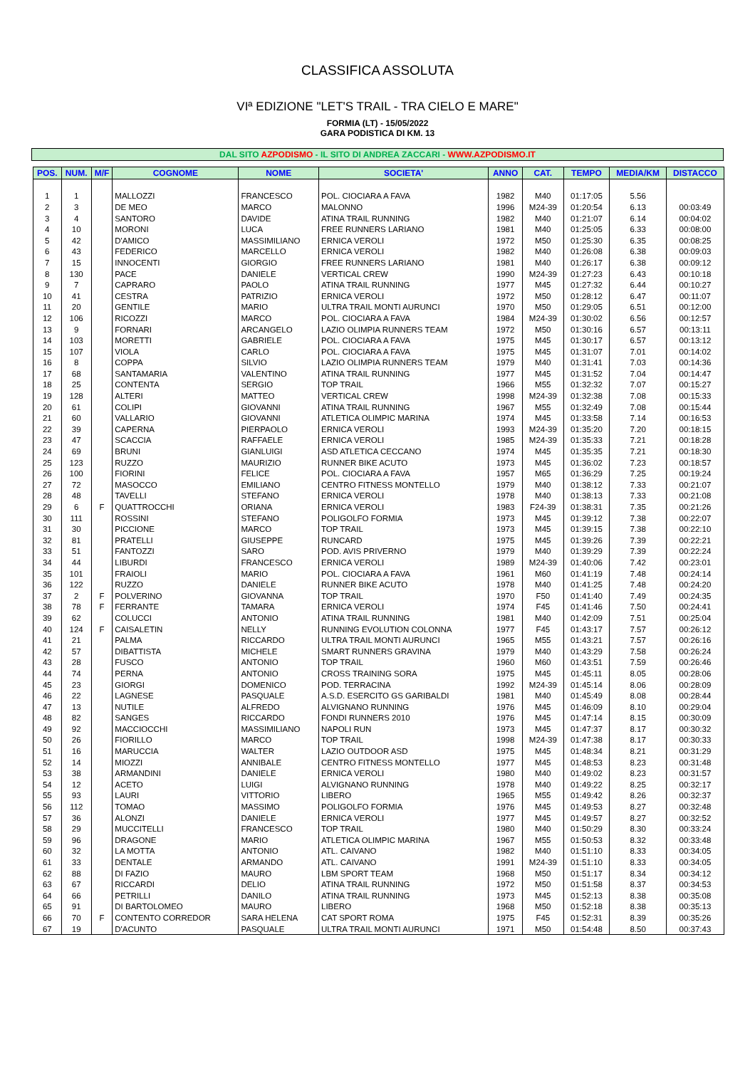CLASSIFICA ASSOLUTA
VIª EDIZIONE "LET'S TRAIL - TRA CIELO E MARE"
FORMIA (LT) - 15/05/2022
GARA PODISTICA DI KM. 13
DAL SITO AZPODISMO - IL SITO DI ANDREA ZACCARI - WWW.AZPODISMO.IT
| POS. | NUM. | M/F | COGNOME | NOME | SOCIETA' | ANNO | CAT. | TEMPO | MEDIA/KM | DISTACCO |
| --- | --- | --- | --- | --- | --- | --- | --- | --- | --- | --- |
| 1 | 1 | | MALLOZZI | FRANCESCO | POL. CIOCIARA A FAVA | 1982 | M40 | 01:17:05 | 5.56 | |
| 2 | 3 | | DE MEO | MARCO | MALONNO | 1996 | M24-39 | 01:20:54 | 6.13 | 00:03:49 |
| 3 | 4 | | SANTORO | DAVIDE | ATINA TRAIL RUNNING | 1982 | M40 | 01:21:07 | 6.14 | 00:04:02 |
| 4 | 10 | | MORONI | LUCA | FREE RUNNERS LARIANO | 1981 | M40 | 01:25:05 | 6.33 | 00:08:00 |
| 5 | 42 | | D'AMICO | MASSIMILIANO | ERNICA VEROLI | 1972 | M50 | 01:25:30 | 6.35 | 00:08:25 |
| 6 | 43 | | FEDERICO | MARCELLO | ERNICA VEROLI | 1982 | M40 | 01:26:08 | 6.38 | 00:09:03 |
| 7 | 15 | | INNOCENTI | GIORGIO | FREE RUNNERS LARIANO | 1981 | M40 | 01:26:17 | 6.38 | 00:09:12 |
| 8 | 130 | | PACE | DANIELE | VERTICAL CREW | 1990 | M24-39 | 01:27:23 | 6.43 | 00:10:18 |
| 9 | 7 | | CAPRARO | PAOLO | ATINA TRAIL RUNNING | 1977 | M45 | 01:27:32 | 6.44 | 00:10:27 |
| 10 | 41 | | CESTRA | PATRIZIO | ERNICA VEROLI | 1972 | M50 | 01:28:12 | 6.47 | 00:11:07 |
| 11 | 20 | | GENTILE | MARIO | ULTRA TRAIL MONTI AURUNCI | 1970 | M50 | 01:29:05 | 6.51 | 00:12:00 |
| 12 | 106 | | RICOZZI | MARCO | POL. CIOCIARA A FAVA | 1984 | M24-39 | 01:30:02 | 6.56 | 00:12:57 |
| 13 | 9 | | FORNARI | ARCANGELO | LAZIO OLIMPIA RUNNERS TEAM | 1972 | M50 | 01:30:16 | 6.57 | 00:13:11 |
| 14 | 103 | | MORETTI | GABRIELE | POL. CIOCIARA A FAVA | 1975 | M45 | 01:30:17 | 6.57 | 00:13:12 |
| 15 | 107 | | VIOLA | CARLO | POL. CIOCIARA A FAVA | 1975 | M45 | 01:31:07 | 7.01 | 00:14:02 |
| 16 | 8 | | COPPA | SILVIO | LAZIO OLIMPIA RUNNERS TEAM | 1979 | M40 | 01:31:41 | 7.03 | 00:14:36 |
| 17 | 68 | | SANTAMARIA | VALENTINO | ATINA TRAIL RUNNING | 1977 | M45 | 01:31:52 | 7.04 | 00:14:47 |
| 18 | 25 | | CONTENTA | SERGIO | TOP TRAIL | 1966 | M55 | 01:32:32 | 7.07 | 00:15:27 |
| 19 | 128 | | ALTERI | MATTEO | VERTICAL CREW | 1998 | M24-39 | 01:32:38 | 7.08 | 00:15:33 |
| 20 | 61 | | COLIPI | GIOVANNI | ATINA TRAIL RUNNING | 1967 | M55 | 01:32:49 | 7.08 | 00:15:44 |
| 21 | 60 | | VALLARIO | GIOVANNI | ATLETICA OLIMPIC MARINA | 1974 | M45 | 01:33:58 | 7.14 | 00:16:53 |
| 22 | 39 | | CAPERNA | PIERPAOLO | ERNICA VEROLI | 1993 | M24-39 | 01:35:20 | 7.20 | 00:18:15 |
| 23 | 47 | | SCACCIA | RAFFAELE | ERNICA VEROLI | 1985 | M24-39 | 01:35:33 | 7.21 | 00:18:28 |
| 24 | 69 | | BRUNI | GIANLUIGI | ASD ATLETICA CECCANO | 1974 | M45 | 01:35:35 | 7.21 | 00:18:30 |
| 25 | 123 | | RUZZO | MAURIZIO | RUNNER BIKE ACUTO | 1973 | M45 | 01:36:02 | 7.23 | 00:18:57 |
| 26 | 100 | | FIORINI | FELICE | POL. CIOCIARA A FAVA | 1957 | M65 | 01:36:29 | 7.25 | 00:19:24 |
| 27 | 72 | | MASOCCO | EMILIANO | CENTRO FITNESS MONTELLO | 1979 | M40 | 01:38:12 | 7.33 | 00:21:07 |
| 28 | 48 | | TAVELLI | STEFANO | ERNICA VEROLI | 1978 | M40 | 01:38:13 | 7.33 | 00:21:08 |
| 29 | 6 | F | QUATTROCCHI | ORIANA | ERNICA VEROLI | 1983 | F24-39 | 01:38:31 | 7.35 | 00:21:26 |
| 30 | 111 | | ROSSINI | STEFANO | POLIGOLFO FORMIA | 1973 | M45 | 01:39:12 | 7.38 | 00:22:07 |
| 31 | 30 | | PICCIONE | MARCO | TOP TRAIL | 1973 | M45 | 01:39:15 | 7.38 | 00:22:10 |
| 32 | 81 | | PRATELLI | GIUSEPPE | RUNCARD | 1975 | M45 | 01:39:26 | 7.39 | 00:22:21 |
| 33 | 51 | | FANTOZZI | SARO | POD. AVIS PRIVERNO | 1979 | M40 | 01:39:29 | 7.39 | 00:22:24 |
| 34 | 44 | | LIBURDI | FRANCESCO | ERNICA VEROLI | 1989 | M24-39 | 01:40:06 | 7.42 | 00:23:01 |
| 35 | 101 | | FRAIOLI | MARIO | POL. CIOCIARA A FAVA | 1961 | M60 | 01:41:19 | 7.48 | 00:24:14 |
| 36 | 122 | | RUZZO | DANIELE | RUNNER BIKE ACUTO | 1978 | M40 | 01:41:25 | 7.48 | 00:24:20 |
| 37 | 2 | F | POLVERINO | GIOVANNA | TOP TRAIL | 1970 | F50 | 01:41:40 | 7.49 | 00:24:35 |
| 38 | 78 | F | FERRANTE | TAMARA | ERNICA VEROLI | 1974 | F45 | 01:41:46 | 7.50 | 00:24:41 |
| 39 | 62 | | COLUCCI | ANTONIO | ATINA TRAIL RUNNING | 1981 | M40 | 01:42:09 | 7.51 | 00:25:04 |
| 40 | 124 | F | CAISALETIN | NELLY | RUNNING EVOLUTION COLONNA | 1977 | F45 | 01:43:17 | 7.57 | 00:26:12 |
| 41 | 21 | | PALMA | RICCARDO | ULTRA TRAIL MONTI AURUNCI | 1965 | M55 | 01:43:21 | 7.57 | 00:26:16 |
| 42 | 57 | | DIBATTISTA | MICHELE | SMART RUNNERS GRAVINA | 1979 | M40 | 01:43:29 | 7.58 | 00:26:24 |
| 43 | 28 | | FUSCO | ANTONIO | TOP TRAIL | 1960 | M60 | 01:43:51 | 7.59 | 00:26:46 |
| 44 | 74 | | PERNA | ANTONIO | CROSS TRAINING SORA | 1975 | M45 | 01:45:11 | 8.05 | 00:28:06 |
| 45 | 23 | | GIORGI | DOMENICO | POD. TERRACINA | 1992 | M24-39 | 01:45:14 | 8.06 | 00:28:09 |
| 46 | 22 | | LAGNESE | PASQUALE | A.S.D. ESERCITO GS GARIBALDI | 1981 | M40 | 01:45:49 | 8.08 | 00:28:44 |
| 47 | 13 | | NUTILE | ALFREDO | ALVIGNANO RUNNING | 1976 | M45 | 01:46:09 | 8.10 | 00:29:04 |
| 48 | 82 | | SANGES | RICCARDO | FONDI RUNNERS 2010 | 1976 | M45 | 01:47:14 | 8.15 | 00:30:09 |
| 49 | 92 | | MACCIOCCHI | MASSIMILIANO | NAPOLI RUN | 1973 | M45 | 01:47:37 | 8.17 | 00:30:32 |
| 50 | 26 | | FIORILLO | MARCO | TOP TRAIL | 1998 | M24-39 | 01:47:38 | 8.17 | 00:30:33 |
| 51 | 16 | | MARUCCIA | WALTER | LAZIO OUTDOOR ASD | 1975 | M45 | 01:48:34 | 8.21 | 00:31:29 |
| 52 | 14 | | MIOZZI | ANNIBALE | CENTRO FITNESS MONTELLO | 1977 | M45 | 01:48:53 | 8.23 | 00:31:48 |
| 53 | 38 | | ARMANDINI | DANIELE | ERNICA VEROLI | 1980 | M40 | 01:49:02 | 8.23 | 00:31:57 |
| 54 | 12 | | ACETO | LUIGI | ALVIGNANO RUNNING | 1978 | M40 | 01:49:22 | 8.25 | 00:32:17 |
| 55 | 93 | | LAURI | VITTORIO | LIBERO | 1965 | M55 | 01:49:42 | 8.26 | 00:32:37 |
| 56 | 112 | | TOMAO | MASSIMO | POLIGOLFO FORMIA | 1976 | M45 | 01:49:53 | 8.27 | 00:32:48 |
| 57 | 36 | | ALONZI | DANIELE | ERNICA VEROLI | 1977 | M45 | 01:49:57 | 8.27 | 00:32:52 |
| 58 | 29 | | MUCCITELLI | FRANCESCO | TOP TRAIL | 1980 | M40 | 01:50:29 | 8.30 | 00:33:24 |
| 59 | 96 | | DRAGONE | MARIO | ATLETICA OLIMPIC MARINA | 1967 | M55 | 01:50:53 | 8.32 | 00:33:48 |
| 60 | 32 | | LA MOTTA | ANTONIO | ATL. CAIVANO | 1982 | M40 | 01:51:10 | 8.33 | 00:34:05 |
| 61 | 33 | | DENTALE | ARMANDO | ATL. CAIVANO | 1991 | M24-39 | 01:51:10 | 8.33 | 00:34:05 |
| 62 | 88 | | DI FAZIO | MAURO | LBM SPORT TEAM | 1968 | M50 | 01:51:17 | 8.34 | 00:34:12 |
| 63 | 67 | | RICCARDI | DELIO | ATINA TRAIL RUNNING | 1972 | M50 | 01:51:58 | 8.37 | 00:34:53 |
| 64 | 66 | | PETRILLI | DANILO | ATINA TRAIL RUNNING | 1973 | M45 | 01:52:13 | 8.38 | 00:35:08 |
| 65 | 91 | | DI BARTOLOMEO | MAURO | LIBERO | 1968 | M50 | 01:52:18 | 8.38 | 00:35:13 |
| 66 | 70 | F | CONTENTO CORREDOR | SARA HELENA | CAT SPORT ROMA | 1975 | F45 | 01:52:31 | 8.39 | 00:35:26 |
| 67 | 19 | | D'ACUNTO | PASQUALE | ULTRA TRAIL MONTI AURUNCI | 1971 | M50 | 01:54:48 | 8.50 | 00:37:43 |